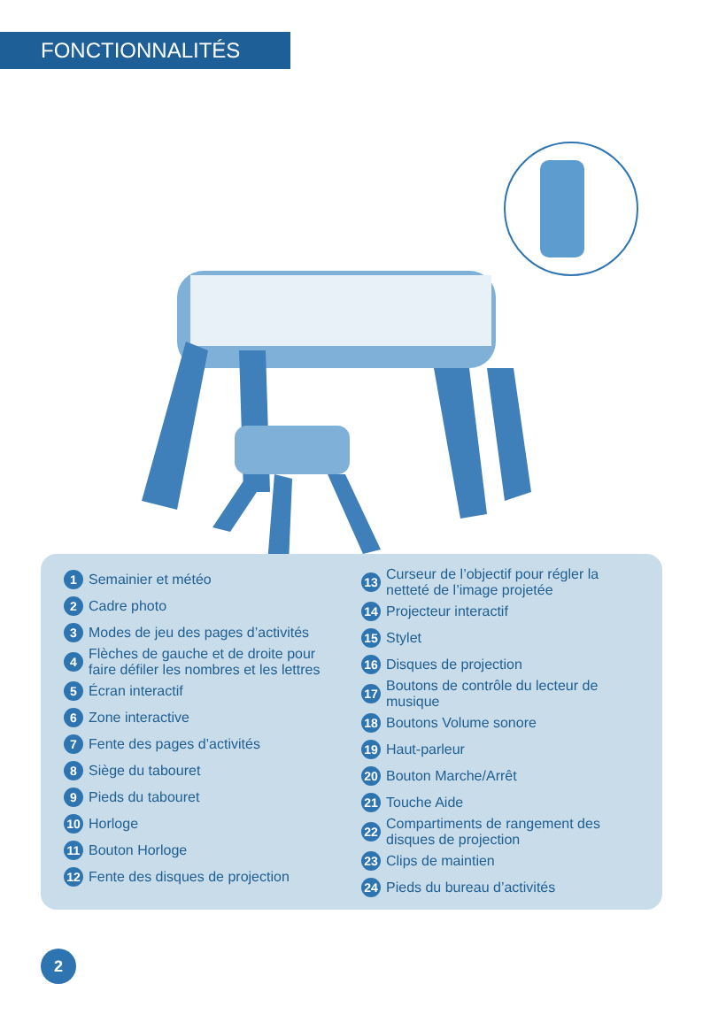FONCTIONNALITÉS
1 Semainier et météo
2 Cadre photo
3 Modes de jeu des pages d’activités
4 Flèches de gauche et de droite pour faire défiler les nombres et les lettres
5 Écran interactif
6 Zone interactive
7 Fente des pages d’activités
8 Siège du tabouret
9 Pieds du tabouret
10 Horloge
11 Bouton Horloge
12 Fente des disques de projection
13 Curseur de l’objectif pour régler la netteté de l’image projetée
14 Projecteur interactif
15 Stylet
16 Disques de projection
17 Boutons de contrôle du lecteur de musique
18 Boutons Volume sonore
19 Haut-parleur
20 Bouton Marche/Arrêt
21 Touche Aide
22 Compartiments de rangement des disques de projection
23 Clips de maintien
24 Pieds du bureau d’activités
2